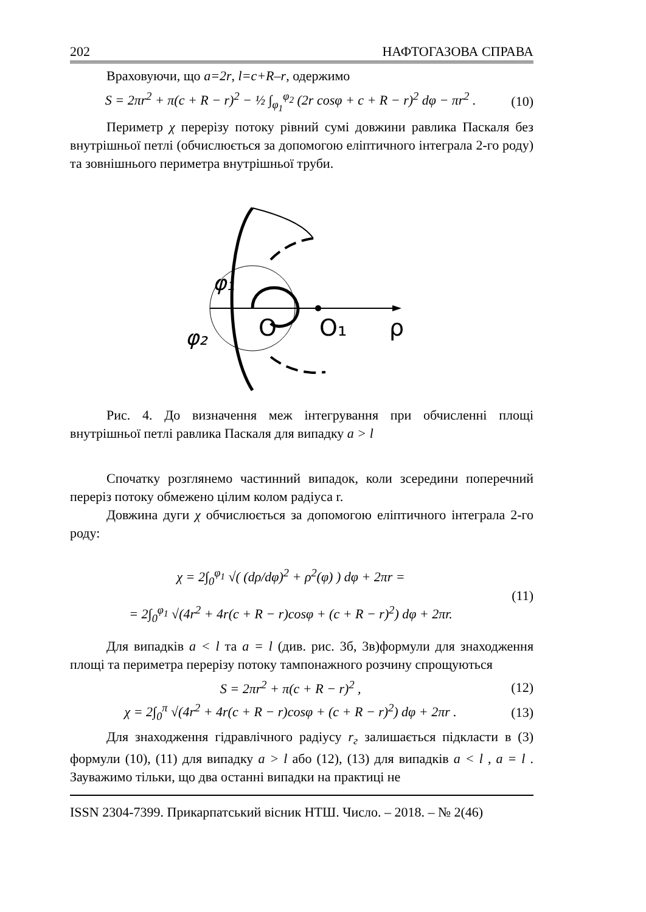202 НАФТОГАЗОВА СПРАВА
Враховуючи, що a=2r, l=c+R–r, одержимо
S = 2πr<sup>2</sup> + π(c + R − r)<sup>2</sup> − ½ ∫<sub>φ<sub>1</sub></sub><sup>φ<sub>2</sub></sup> (2r cosφ + c + R − r)<sup>2</sup> dφ − πr<sup>2</sup> .
(10)
Периметр χ перерізу потоку рівний сумі довжини равлика Паскаля без внутрішньої петлі (обчислюється за допомогою еліптичного інтеграла 2-го роду) та зовнішнього периметра внутрішньої труби.
φ₁
φ₂
O
O₁
ρ
Рис. 4. До визначення меж інтегрування при обчисленні площі внутрішньої петлі равлика Паскаля для випадку a > l
Спочатку розглянемо частинний випадок, коли зсередини поперечний переріз потоку обмежено цілим колом радіуса r.
Довжина дуги χ обчислюється за допомогою еліптичного інтеграла 2-го роду:
χ = 2∫<sub>0</sub><sup>φ<sub>1</sub></sup> √( (dρ/dφ)<sup>2</sup> + ρ<sup>2</sup>(φ) ) dφ + 2πr =
= 2∫<sub>0</sub><sup>φ<sub>1</sub></sup> √(4r<sup>2</sup> + 4r(c + R − r)cosφ + (c + R − r)<sup>2</sup>) dφ + 2πr.
(11)
Для випадків a < l та a = l (див. рис. 3б, 3в)формули для знаходження площі та периметра перерізу потоку тампонажного розчину спрощуються
S = 2πr<sup>2</sup> + π(c + R − r)<sup>2</sup> , (12)
χ = 2∫<sub>0</sub><sup>π</sup> √(4r<sup>2</sup> + 4r(c + R − r)cosφ + (c + R − r)<sup>2</sup>) dφ + 2πr .
(13)
Для знаходження гідравлічного радіусу r<sub>г</sub> залишається підкласти в (3) формули (10), (11) для випадку a > l або (12), (13) для випадків a < l , a = l . Зауважимо тільки, що два останні випадки на практиці не
ISSN 2304-7399. Прикарпатський вісник НТШ. Число. – 2018. – № 2(46)